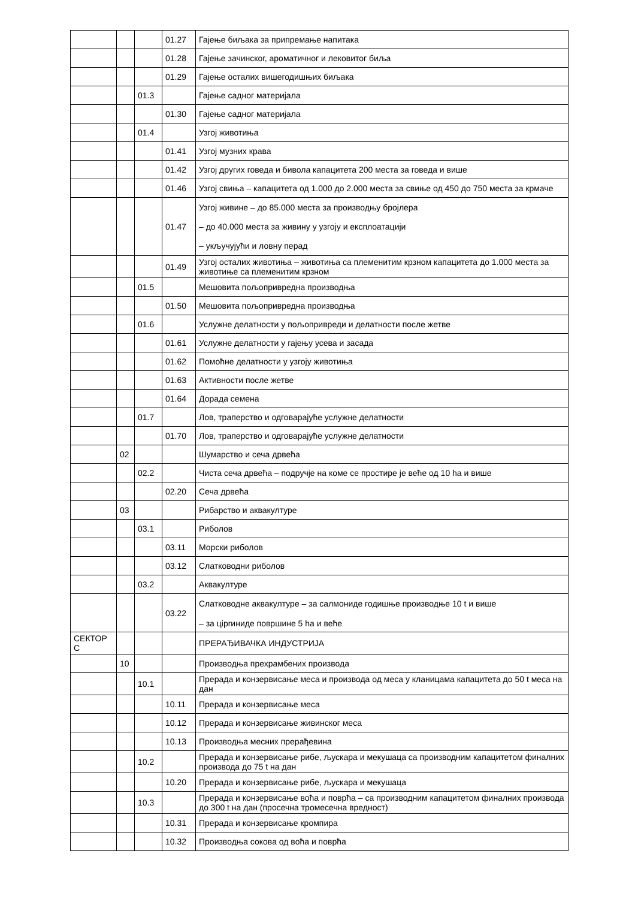| | | | 01.27 | Гајење биљака за припремање напитака |
| | | | 01.28 | Гајење зачинског, ароматичног и лековитог биља |
| | | | 01.29 | Гајење осталих вишегодишњих биљака |
| | | 01.3 | | Гајење садног материјала |
| | | | 01.30 | Гајење садног материјала |
| | | 01.4 | | Узгој животиња |
| | | | 01.41 | Узгој музних крава |
| | | | 01.42 | Узгој других говеда и бивола капацитета 200 места за говеда и више |
| | | | 01.46 | Узгој свиња – капацитета од 1.000 до 2.000 места за свиње од 450 до 750 места за крмаче |
| | | | 01.47 | Узгој живине – до 85.000 места за производњу бројлера – до 40.000 места за живину у узгоју и експлоатацији – укључујући и ловну перад |
| | | | 01.49 | Узгој осталих животиња – животиња са племенитим крзном капацитета до 1.000 места за животиње са племенитим крзном |
| | | 01.5 | | Мешовита пољопривредна производња |
| | | | 01.50 | Мешовита пољопривредна производња |
| | | 01.6 | | Услужне делатности у пољопривреди и делатности после жетве |
| | | | 01.61 | Услужне делатности у гајењу усева и засада |
| | | | 01.62 | Помоћне делатности у узгоју животиња |
| | | | 01.63 | Активности после жетве |
| | | | 01.64 | Дорада семена |
| | | 01.7 | | Лов, траперство и одговарајуће услужне делатности |
| | | | 01.70 | Лов, траперство и одговарајуће услужне делатности |
| | 02 | | | Шумарство и сеча дрвећа |
| | | 02.2 | | Чиста сеча дрвећа – подручје на коме се простире је веће од 10 ha и више |
| | | | 02.20 | Сеча дрвећа |
| | 03 | | | Рибарство и аквакултуре |
| | | 03.1 | | Риболов |
| | | | 03.11 | Морски риболов |
| | | | 03.12 | Слатководни риболов |
| | | 03.2 | | Аквакултуре |
| | | | 03.22 | Слатководне аквакултуре – за салмониде годишње производње 10 t и више – за цiprиниде површине 5 ha и веће |
| СЕКТОР C | | | | ПРЕРАЂИВАЧКА ИНДУСТРИЈА |
| | 10 | | | Производња прехрамбених производа |
| | | 10.1 | | Прерада и конзервисање меса и производа од меса у кланицама капацитета до 50 t меса на дан |
| | | | 10.11 | Прерада и конзервисање меса |
| | | | 10.12 | Прерада и конзервисање живинског меса |
| | | | 10.13 | Производња месних прерађевина |
| | | 10.2 | | Прерада и конзервисање рибе, љускара и мекушаца са производним капацитетом финалних производа до 75 t на дан |
| | | | 10.20 | Прерада и конзервисање рибе, љускара и мекушаца |
| | | 10.3 | | Прерада и конзервисање воћа и поврћа – са производним капацитетом финалних производа до 300 t на дан (просечна тромесечна вредност) |
| | | | 10.31 | Прерада и конзервисање кромпира |
| | | | 10.32 | Производња сокова од воћа и поврћа |